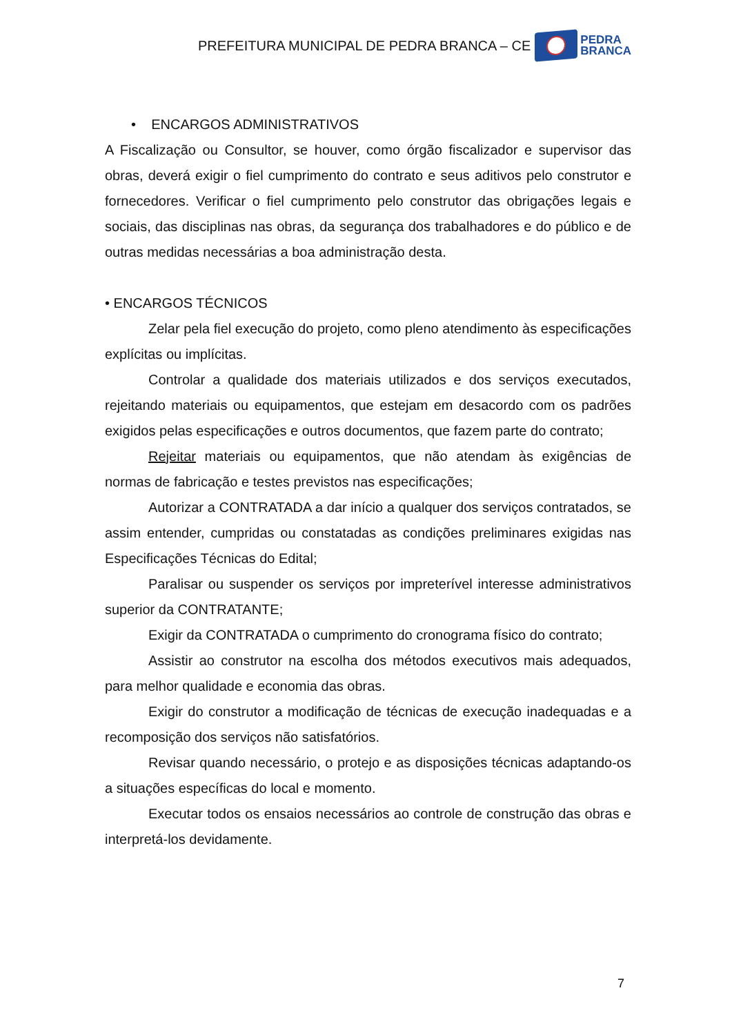PREFEITURA MUNICIPAL DE PEDRA BRANCA – CE
PEDRA
BRANCA
• ENCARGOS ADMINISTRATIVOS
A Fiscalização ou Consultor, se houver, como órgão fiscalizador e supervisor das obras, deverá exigir o fiel cumprimento do contrato e seus aditivos pelo construtor e fornecedores. Verificar o fiel cumprimento pelo construtor das obrigações legais e sociais, das disciplinas nas obras, da segurança dos trabalhadores e do público e de outras medidas necessárias a boa administração desta.
• ENCARGOS TÉCNICOS
Zelar pela fiel execução do projeto, como pleno atendimento às especificações explícitas ou implícitas.
Controlar a qualidade dos materiais utilizados e dos serviços executados, rejeitando materiais ou equipamentos, que estejam em desacordo com os padrões exigidos pelas especificações e outros documentos, que fazem parte do contrato;
Rejeitar materiais ou equipamentos, que não atendam às exigências de normas de fabricação e testes previstos nas especificações;
Autorizar a CONTRATADA a dar início a qualquer dos serviços contratados, se assim entender, cumpridas ou constatadas as condições preliminares exigidas nas Especificações Técnicas do Edital;
Paralisar ou suspender os serviços por impreterível interesse administrativos superior da CONTRATANTE;
Exigir da CONTRATADA o cumprimento do cronograma físico do contrato;
Assistir ao construtor na escolha dos métodos executivos mais adequados, para melhor qualidade e economia das obras.
Exigir do construtor a modificação de técnicas de execução inadequadas e a recomposição dos serviços não satisfatórios.
Revisar quando necessário, o protejo e as disposições técnicas adaptando-os a situações específicas do local e momento.
Executar todos os ensaios necessários ao controle de construção das obras e interpretá-los devidamente.
7